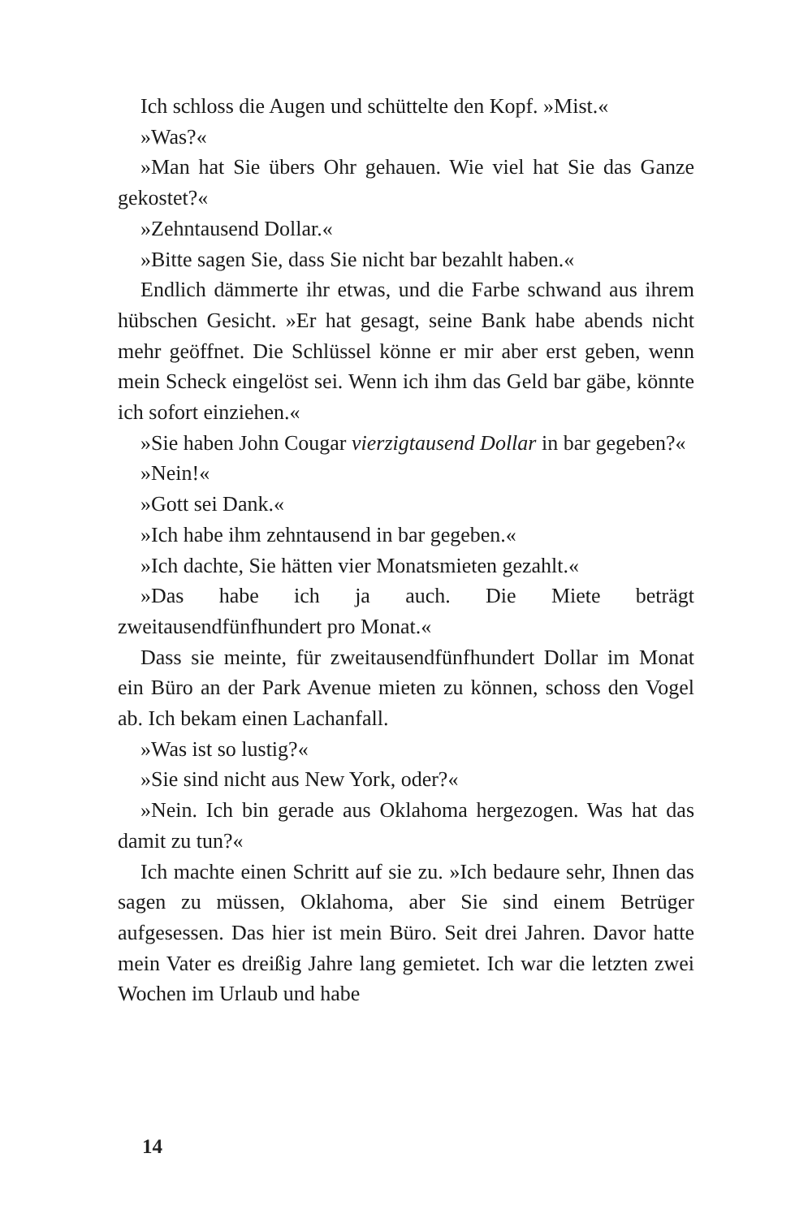Ich schloss die Augen und schüttelte den Kopf. »Mist.«
»Was?«
»Man hat Sie übers Ohr gehauen. Wie viel hat Sie das Ganze gekostet?«
»Zehntausend Dollar.«
»Bitte sagen Sie, dass Sie nicht bar bezahlt haben.«
Endlich dämmerte ihr etwas, und die Farbe schwand aus ihrem hübschen Gesicht. »Er hat gesagt, seine Bank habe abends nicht mehr geöffnet. Die Schlüssel könne er mir aber erst geben, wenn mein Scheck eingelöst sei. Wenn ich ihm das Geld bar gäbe, könnte ich sofort einziehen.«
»Sie haben John Cougar vierzigtausend Dollar in bar gegeben?«
»Nein!«
»Gott sei Dank.«
»Ich habe ihm zehntausend in bar gegeben.«
»Ich dachte, Sie hätten vier Monatsmieten gezahlt.«
»Das habe ich ja auch. Die Miete beträgt zweitausendfünfhundert pro Monat.«
Dass sie meinte, für zweitausendfünfhundert Dollar im Monat ein Büro an der Park Avenue mieten zu können, schoss den Vogel ab. Ich bekam einen Lachanfall.
»Was ist so lustig?«
»Sie sind nicht aus New York, oder?«
»Nein. Ich bin gerade aus Oklahoma hergezogen. Was hat das damit zu tun?«
Ich machte einen Schritt auf sie zu. »Ich bedaure sehr, Ihnen das sagen zu müssen, Oklahoma, aber Sie sind einem Betrüger aufgesessen. Das hier ist mein Büro. Seit drei Jahren. Davor hatte mein Vater es dreißig Jahre lang gemietet. Ich war die letzten zwei Wochen im Urlaub und habe
14